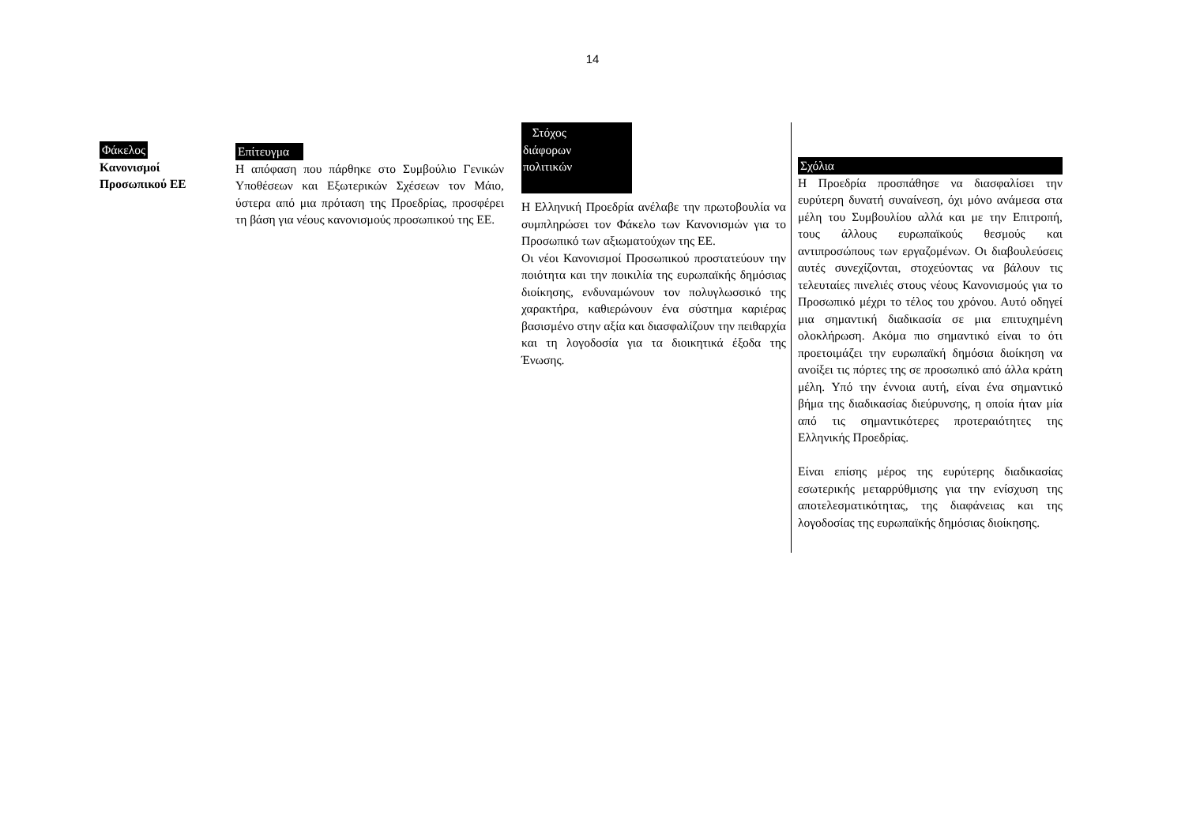14
Φάκελος
Κανονισμοί Προσωπικού ΕΕ
Επίτευγμα
Η απόφαση που πάρθηκε στο Συμβούλιο Γενικών Υποθέσεων και Εξωτερικών Σχέσεων τον Μάιο, ύστερα από μια πρόταση της Προεδρίας, προσφέρει τη βάση για νέους κανονισμούς προσωπικού της ΕΕ.
Στόχος
διάφορων
πολιτικών
Η Ελληνική Προεδρία ανέλαβε την πρωτοβουλία να συμπληρώσει τον Φάκελο των Κανονισμών για το Προσωπικό των αξιωματούχων της ΕΕ.
Οι νέοι Κανονισμοί Προσωπικού προστατεύουν την ποιότητα και την ποικιλία της ευρωπαϊκής δημόσιας διοίκησης, ενδυναμώνουν τον πολυγλωσσικό της χαρακτήρα, καθιερώνουν ένα σύστημα καριέρας βασισμένο στην αξία και διασφαλίζουν την πειθαρχία και τη λογοδοσία για τα διοικητικά έξοδα της Ένωσης.
Σχόλια
Η Προεδρία προσπάθησε να διασφαλίσει την ευρύτερη δυνατή συναίνεση, όχι μόνο ανάμεσα στα μέλη του Συμβουλίου αλλά και με την Επιτροπή, τους άλλους ευρωπαϊκούς θεσμούς και αντιπροσώπους των εργαζομένων. Οι διαβουλεύσεις αυτές συνεχίζονται, στοχεύοντας να βάλουν τις τελευταίες πινελιές στους νέους Κανονισμούς για το Προσωπικό μέχρι το τέλος του χρόνου. Αυτό οδηγεί μια σημαντική διαδικασία σε μια επιτυχημένη ολοκλήρωση. Ακόμα πιο σημαντικό είναι το ότι προετοιμάζει την ευρωπαϊκή δημόσια διοίκηση να ανοίξει τις πόρτες της σε προσωπικό από άλλα κράτη μέλη. Υπό την έννοια αυτή, είναι ένα σημαντικό βήμα της διαδικασίας διεύρυνσης, η οποία ήταν μία από τις σημαντικότερες προτεραιότητες της Ελληνικής Προεδρίας.
Είναι επίσης μέρος της ευρύτερης διαδικασίας εσωτερικής μεταρρύθμισης για την ενίσχυση της αποτελεσματικότητας, της διαφάνειας και της λογοδοσίας της ευρωπαϊκής δημόσιας διοίκησης.